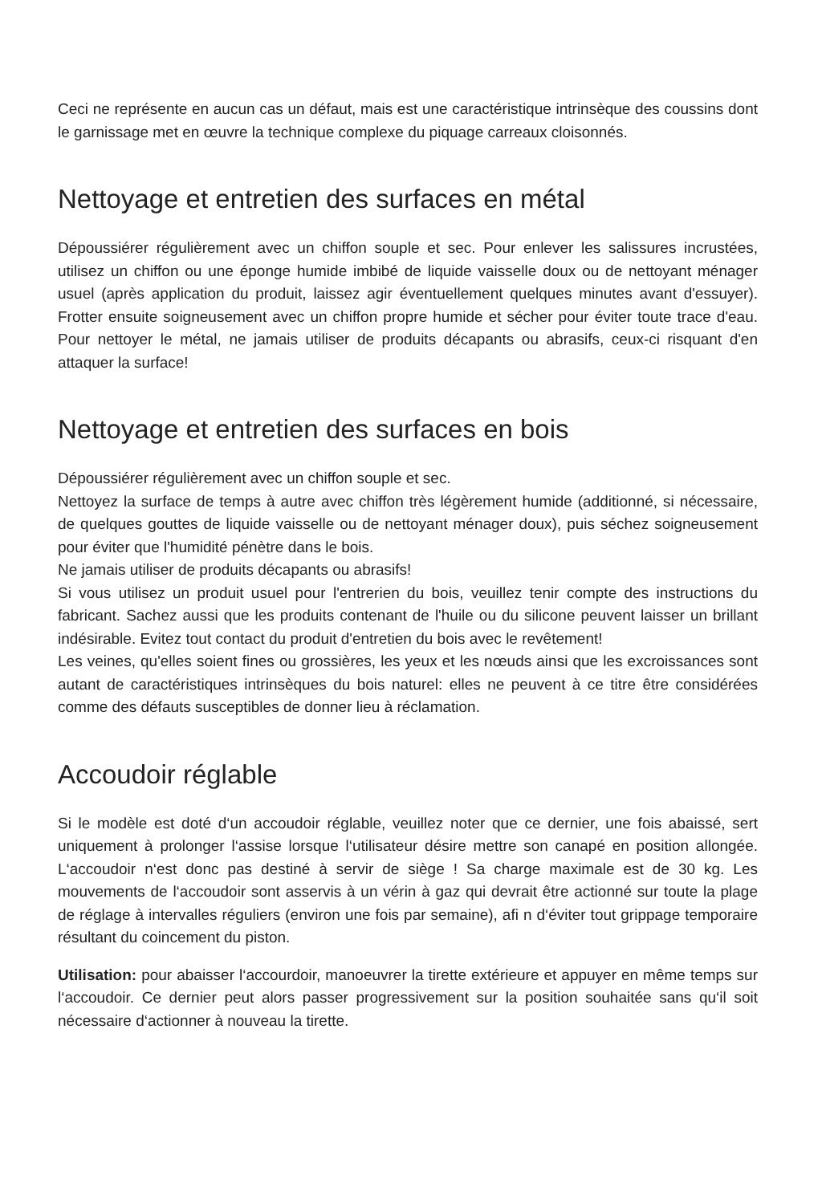Ceci ne représente en aucun cas un défaut, mais est une caractéristique intrinsèque des coussins dont le garnissage met en œuvre la technique complexe du piquage carreaux cloisonnés.
Nettoyage et entretien des surfaces en métal
Dépoussiérer régulièrement avec un chiffon souple et sec. Pour enlever les salissures incrustées, utilisez un chiffon ou une éponge humide imbibé de liquide vaisselle doux ou de nettoyant ménager usuel (après application du produit, laissez agir éventuellement quelques minutes avant d'essuyer). Frotter ensuite soigneusement avec un chiffon propre humide et sécher pour éviter toute trace d'eau. Pour nettoyer le métal, ne jamais utiliser de produits décapants ou abrasifs, ceux-ci risquant d'en attaquer la surface!
Nettoyage et entretien des surfaces en bois
Dépoussiérer régulièrement avec un chiffon souple et sec.
Nettoyez la surface de temps à autre avec chiffon très légèrement humide (additionné, si nécessaire, de quelques gouttes de liquide vaisselle ou de nettoyant ménager doux), puis séchez soigneusement pour éviter que l'humidité pénètre dans le bois.
Ne jamais utiliser de produits décapants ou abrasifs!
Si vous utilisez un produit usuel pour l'entrerien du bois, veuillez tenir compte des instructions du fabricant. Sachez aussi que les produits contenant de l'huile ou du silicone peuvent laisser un brillant indésirable. Evitez tout contact du produit d'entretien du bois avec le revêtement!
Les veines, qu'elles soient fines ou grossières, les yeux et les nœuds ainsi que les excroissances sont autant de caractéristiques intrinsèques du bois naturel: elles ne peuvent à ce titre être considérées comme des défauts susceptibles de donner lieu à réclamation.
Accoudoir réglable
Si le modèle est doté d‘un accoudoir réglable, veuillez noter que ce dernier, une fois abaissé, sert uniquement à prolonger l‘assise lorsque l‘utilisateur désire mettre son canapé en position allongée. L‘accoudoir n‘est donc pas destiné à servir de siège ! Sa charge maximale est de 30 kg. Les mouvements de l‘accoudoir sont asservis à un vérin à gaz qui devrait être actionné sur toute la plage de réglage à intervalles réguliers (environ une fois par semaine), afi n d‘éviter tout grippage temporaire résultant du coincement du piston.
Utilisation: pour abaisser l‘accourdoir, manoeuvrer la tirette extérieure et appuyer en même temps sur l‘accoudoir. Ce dernier peut alors passer progressivement sur la position souhaitée sans qu‘il soit nécessaire d‘actionner à nouveau la tirette.